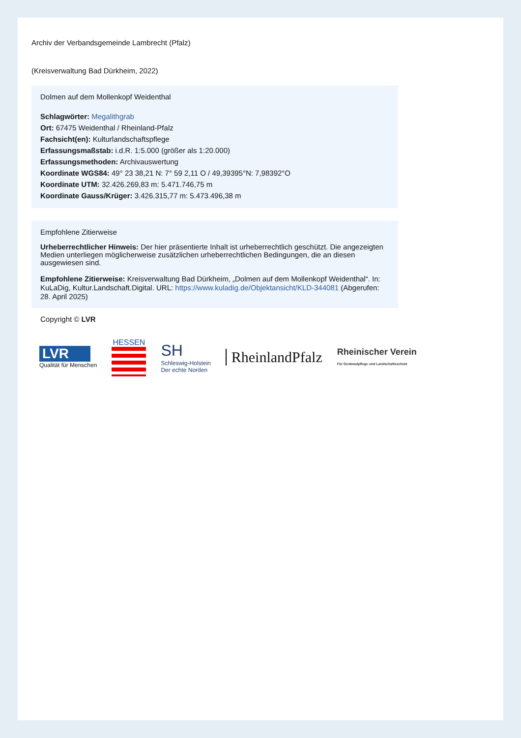Archiv der Verbandsgemeinde Lambrecht (Pfalz)
(Kreisverwaltung Bad Dürkheim, 2022)
Dolmen auf dem Mollenkopf Weidenthal
Schlagwörter: Megalithgrab
Ort: 67475 Weidenthal / Rheinland-Pfalz
Fachsicht(en): Kulturlandschaftspflege
Erfassungsmaßstab: i.d.R. 1:5.000 (größer als 1:20.000)
Erfassungsmethoden: Archivauswertung
Koordinate WGS84: 49° 23 38,21 N: 7° 59 2,11 O / 49,39395°N: 7,98392°O
Koordinate UTM: 32.426.269,83 m: 5.471.746,75 m
Koordinate Gauss/Krüger: 3.426.315,77 m: 5.473.496,38 m
Empfohlene Zitierweise
Urheberrechtlicher Hinweis: Der hier präsentierte Inhalt ist urheberrechtlich geschützt. Die angezeigten Medien unterliegen möglicherweise zusätzlichen urheberrechtlichen Bedingungen, die an diesen ausgewiesen sind.
Empfohlene Zitierweise: Kreisverwaltung Bad Dürkheim, „Dolmen auf dem Mollenkopf Weidenthal“. In: KuLaDig, Kultur.Landschaft.Digital. URL: https://www.kuladig.de/Objektansicht/KLD-344081 (Abgerufen: 28. April 2025)
Copyright © LVR
LVR
Qualität für Menschen
HESSEN
SH
Schleswig-Holstein
Der echte Norden
RheinlandPfalz
Rheinischer Verein
Für Denkmalpflege und Landschaftsschutz